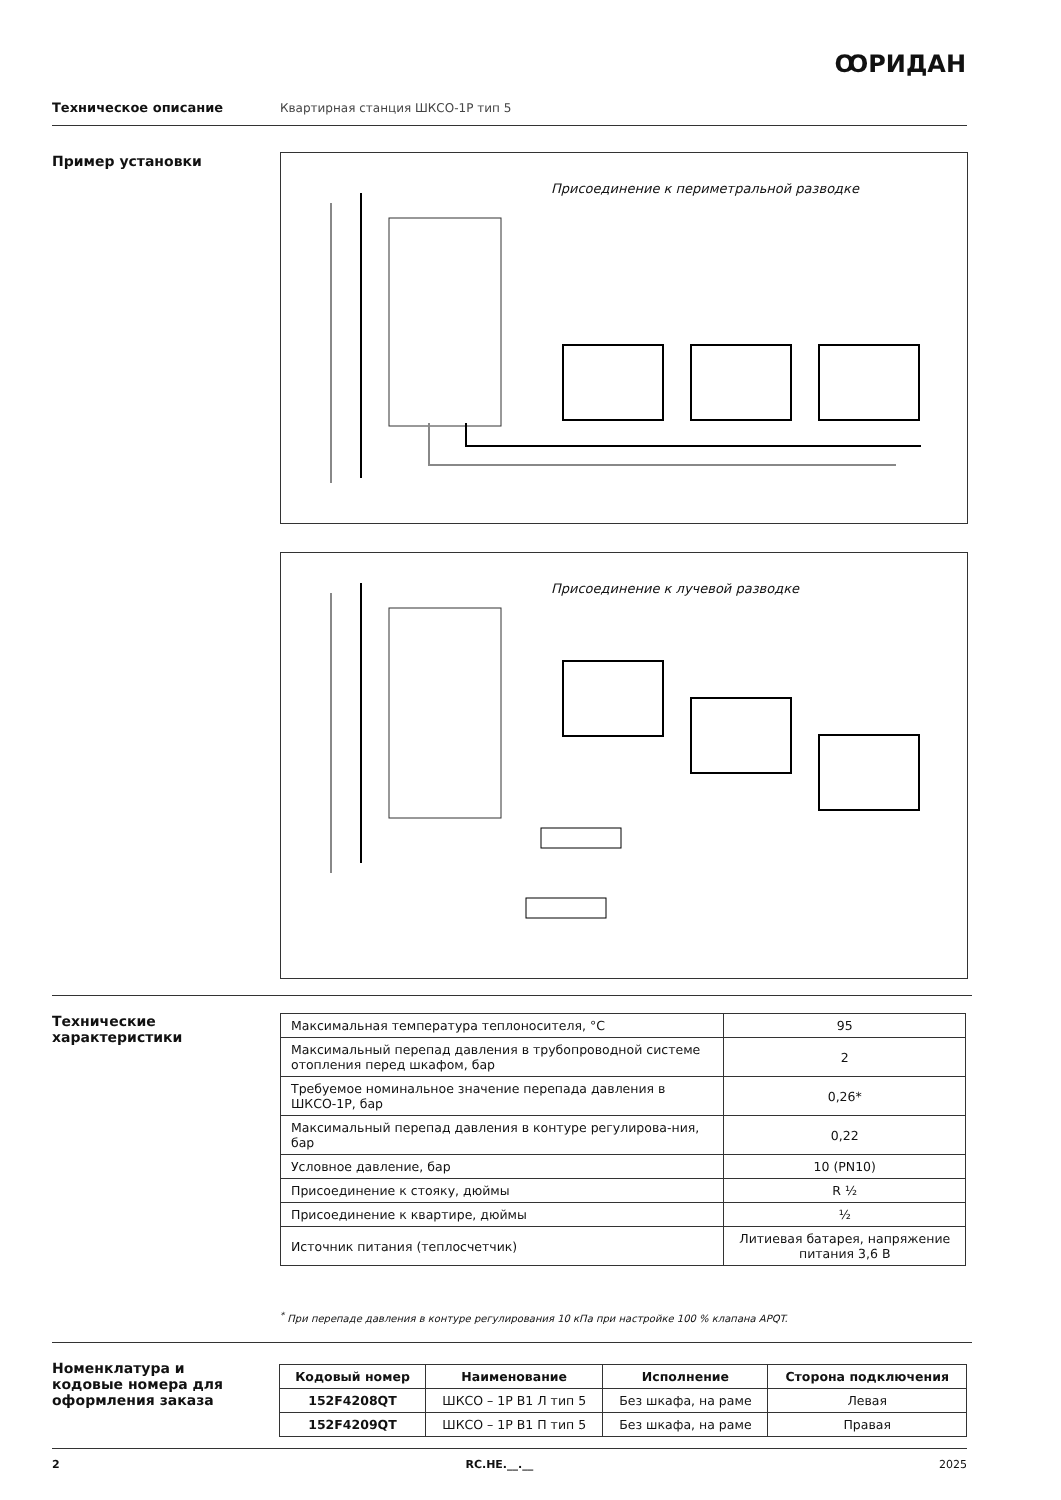ꝎРИДАН
Техническое описание Квартирная станция ШКСО-1Р тип 5
Пример установки Присоединение к периметральной разводке
Присоединение к лучевой разводке
Технические
характеристики
| Максимальная температура теплоносителя, °C | 95 |
| Максимальный перепад давления в трубопроводной системе отопления перед шкафом, бар | 2 |
| Требуемое номинальное значение перепада давления в ШКСО-1Р, бар | 0,26* |
| Максимальный перепад давления в контуре регулирова-ния, бар | 0,22 |
| Условное давление, бар | 10 (PN10) |
| Присоединение к стояку, дюймы | R ½ |
| Присоединение к квартире, дюймы | ½ |
| Источник питания (теплосчетчик) | Литиевая батарея, напряжение питания 3,6 В |
<sup>*</sup> При перепаде давления в контуре регулирования 10 кПа при настройке 100 % клапана APQT.
Номенклатура и кодовые номера для оформления заказа
| Кодовый номер | Наименование | Исполнение | Сторона подключения |
| --- | --- | --- | --- |
| 152F4208QT | ШКСО – 1Р В1 Л тип 5 | Без шкафа, на раме | Левая |
| 152F4209QT | ШКСО – 1Р В1 П тип 5 | Без шкафа, на раме | Правая |
2 RC.HE.__.__ 2025